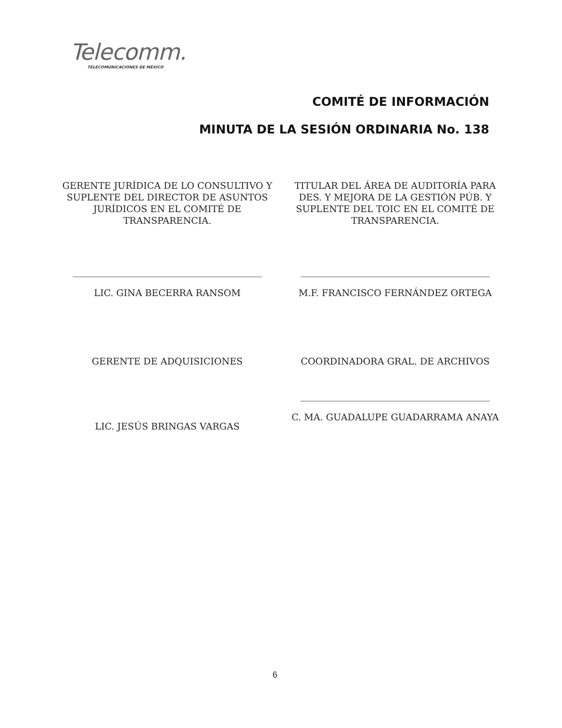Telecomm.
TELECOMUNICACIONES DE MÉXICO
COMITÉ DE INFORMACIÓN
MINUTA DE LA SESIÓN ORDINARIA No. 138
GERENTE JURÍDICA DE LO CONSULTIVO Y SUPLENTE DEL DIRECTOR DE ASUNTOS JURÍDICOS EN EL COMITÉ DE TRANSPARENCIA.
LIC. GINA BECERRA RANSOM
TITULAR DEL ÁREA DE AUDITORÍA PARA DES. Y MEJORA DE LA GESTIÓN PÚB. Y SUPLENTE DEL TOIC EN EL COMITÉ DE TRANSPARENCIA.
M.F. FRANCISCO FERNÁNDEZ ORTEGA
GERENTE DE ADQUISICIONES
LIC. JESÚS BRINGAS VARGAS
COORDINADORA GRAL. DE ARCHIVOS
C. MA. GUADALUPE GUADARRAMA ANAYA
6